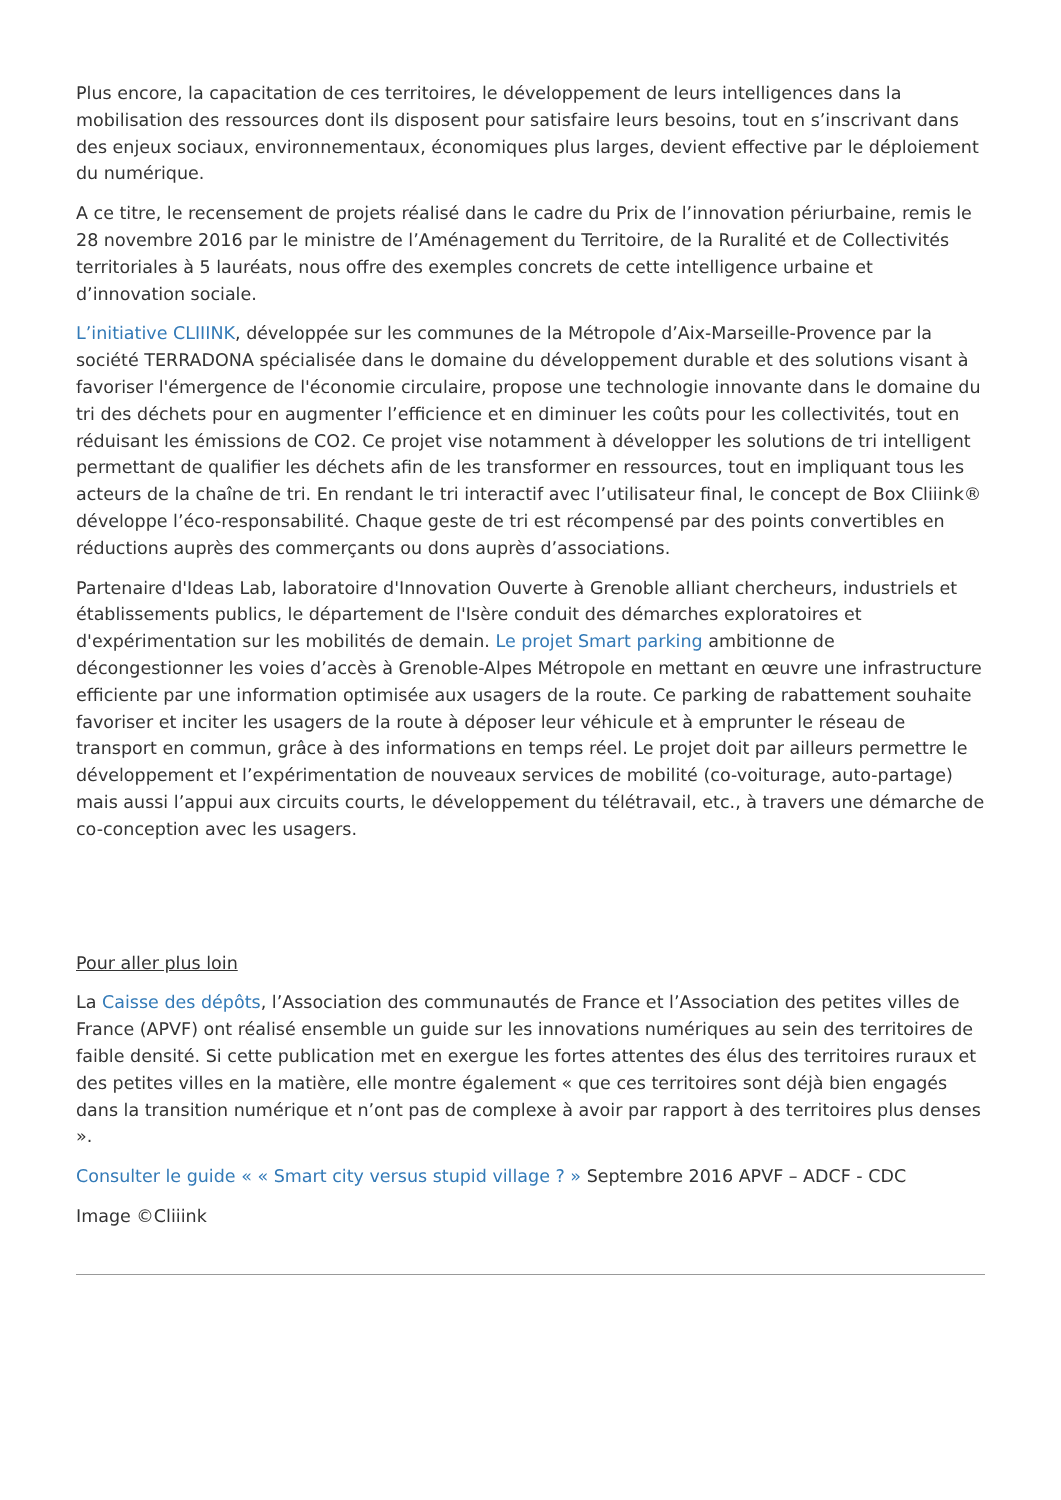Plus encore, la capacitation de ces territoires, le développement de leurs intelligences dans la mobilisation des ressources dont ils disposent pour satisfaire leurs besoins, tout en s’inscrivant dans des enjeux sociaux, environnementaux, économiques plus larges, devient effective par le déploiement du numérique.
A ce titre, le recensement de projets réalisé dans le cadre du Prix de l’innovation périurbaine, remis le 28 novembre 2016 par le ministre de l’Aménagement du Territoire, de la Ruralité et de Collectivités territoriales à 5 lauréats, nous offre des exemples concrets de cette intelligence urbaine et d’innovation sociale.
L’initiative CLIIINK, développée sur les communes de la Métropole d’Aix-Marseille-Provence par la société TERRADONA spécialisée dans le domaine du développement durable et des solutions visant à favoriser l'émergence de l'économie circulaire, propose une technologie innovante dans le domaine du tri des déchets pour en augmenter l’efficience et en diminuer les coûts pour les collectivités, tout en réduisant les émissions de CO2. Ce projet vise notamment à développer les solutions de tri intelligent permettant de qualifier les déchets afin de les transformer en ressources, tout en impliquant tous les acteurs de la chaîne de tri. En rendant le tri interactif avec l’utilisateur final, le concept de Box Cliiink® développe l’éco-responsabilité. Chaque geste de tri est récompensé par des points convertibles en réductions auprès des commerçants ou dons auprès d’associations.
Partenaire d'Ideas Lab, laboratoire d'Innovation Ouverte à Grenoble alliant chercheurs, industriels et établissements publics, le département de l'Isère conduit des démarches exploratoires et d'expérimentation sur les mobilités de demain. Le projet Smart parking ambitionne de décongestionner les voies d’accès à Grenoble-Alpes Métropole en mettant en œuvre une infrastructure efficiente par une information optimisée aux usagers de la route. Ce parking de rabattement souhaite favoriser et inciter les usagers de la route à déposer leur véhicule et à emprunter le réseau de transport en commun, grâce à des informations en temps réel. Le projet doit par ailleurs permettre le développement et l’expérimentation de nouveaux services de mobilité (co-voiturage, auto-partage) mais aussi l’appui aux circuits courts, le développement du télétravail, etc., à travers une démarche de co-conception avec les usagers.
Pour aller plus loin
La Caisse des dépôts, l’Association des communautés de France et l’Association des petites villes de France (APVF) ont réalisé ensemble un guide sur les innovations numériques au sein des territoires de faible densité. Si cette publication met en exergue les fortes attentes des élus des territoires ruraux et des petites villes en la matière, elle montre également « que ces territoires sont déjà bien engagés dans la transition numérique et n’ont pas de complexe à avoir par rapport à des territoires plus denses ».
Consulter le guide « « Smart city versus stupid village ? » Septembre 2016 APVF – ADCF - CDC
Image ©Cliiink